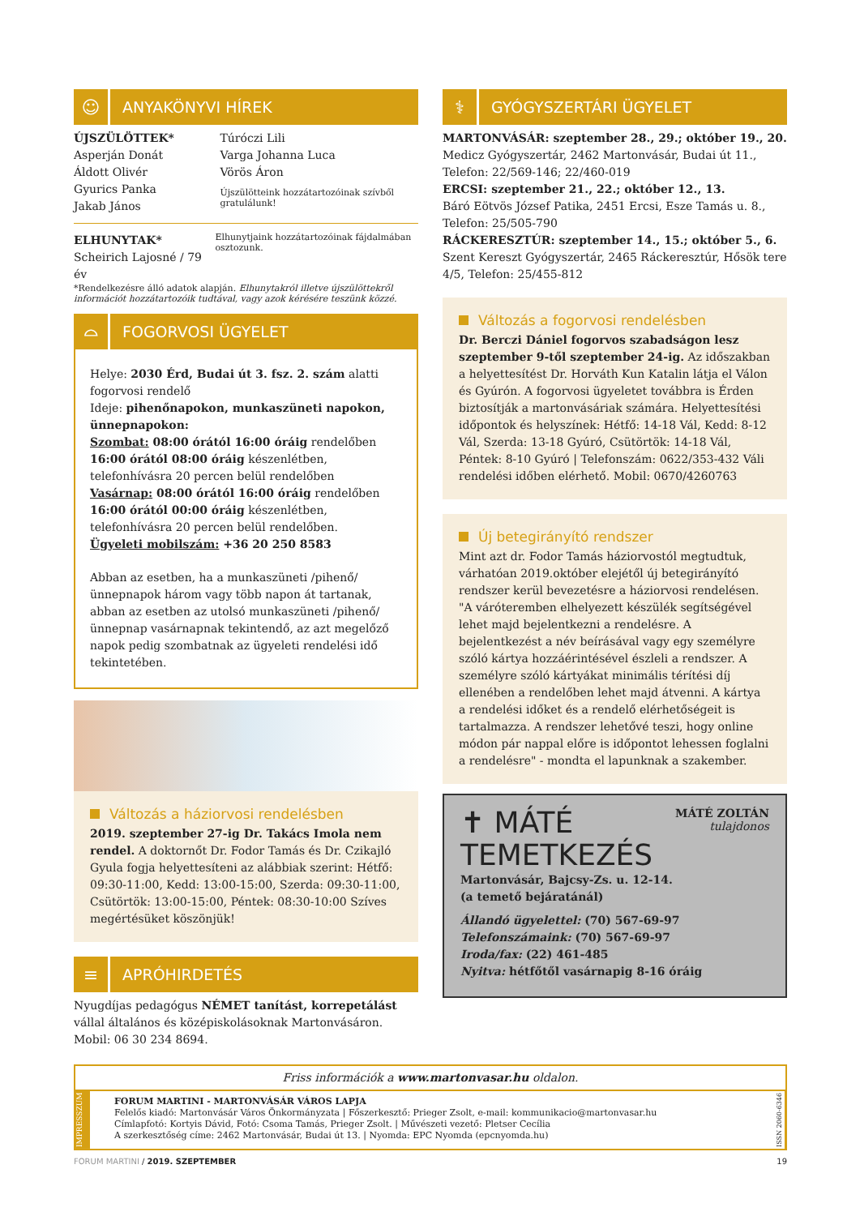☺
ANYAKÖNYVI HÍREK
ÚJSZÜLÖTTEK*
Asperján Donát
Áldott Olivér
Gyurics Panka
Jakab János
Túróczi Lili
Varga Johanna Luca
Vörös Áron
Újszülötteink hozzátartozóinak szívből gratulálunk!
ELHUNYTAK*
Scheirich Lajosné / 79 év
Elhunytjaink hozzátartozóinak fájdalmában osztozunk.
*Rendelkezésre álló adatok alapján. Elhunytakról illetve újszülöttekről információt hozzátartozóik tudtával, vagy azok kérésére teszünk közzé.
⌓
FOGORVOSI ÜGYELET
Helye: 2030 Érd, Budai út 3. fsz. 2. szám alatti fogorvosi rendelő
Ideje: pihenőnapokon, munkaszüneti napokon, ünnepnapokon:
Szombat: 08:00 órától 16:00 óráig rendelőben
16:00 órától 08:00 óráig készenlétben, telefonhívásra 20 percen belül rendelőben
Vasárnap: 08:00 órától 16:00 óráig rendelőben
16:00 órától 00:00 óráig készenlétben, telefonhívásra 20 percen belül rendelőben.
Ügyeleti mobilszám: +36 20 250 8583
Abban az esetben, ha a munkaszüneti /pihenő/ ünnepnapok három vagy több napon át tartanak, abban az esetben az utolsó munkaszüneti /pihenő/ ünnepnap vasárnapnak tekintendő, az azt megelőző napok pedig szombatnak az ügyeleti rendelési idő tekintetében.
Változás a háziorvosi rendelésben
2019. szeptember 27-ig Dr. Takács Imola nem rendel. A doktornőt Dr. Fodor Tamás és Dr. Czikajló Gyula fogja helyettesíteni az alábbiak szerint: Hétfő: 09:30-11:00, Kedd: 13:00-15:00, Szerda: 09:30-11:00, Csütörtök: 13:00-15:00, Péntek: 08:30-10:00 Szíves megértésüket köszönjük!
≡
APRÓHIRDETÉS
Nyugdíjas pedagógus NÉMET tanítást, korrepetálást vállal általános és középiskolásoknak Martonvásáron. Mobil: 06 30 234 8694.
⚕
GYÓGYSZERTÁRI ÜGYELET
MARTONVÁSÁR: szeptember 28., 29.; október 19., 20.
Medicz Gyógyszertár, 2462 Martonvásár, Budai út 11., Telefon: 22/569-146; 22/460-019
ERCSI: szeptember 21., 22.; október 12., 13.
Báró Eötvös József Patika, 2451 Ercsi, Esze Tamás u. 8., Telefon: 25/505-790
RÁCKERESZTÚR: szeptember 14., 15.; október 5., 6.
Szent Kereszt Gyógyszertár, 2465 Ráckeresztúr, Hősök tere 4/5, Telefon: 25/455-812
Változás a fogorvosi rendelésben
Dr. Berczi Dániel fogorvos szabadságon lesz szeptember 9-től szeptember 24-ig. Az időszakban a helyettesítést Dr. Horváth Kun Katalin látja el Válon és Gyúrón. A fogorvosi ügyeletet továbbra is Érden biztosítják a martonvásáriak számára. Helyettesítési időpontok és helyszínek: Hétfő: 14-18 Vál, Kedd: 8-12 Vál, Szerda: 13-18 Gyúró, Csütörtök: 14-18 Vál, Péntek: 8-10 Gyúró | Telefonszám: 0622/353-432 Váli rendelési időben elérhető. Mobil: 0670/4260763
Új betegirányító rendszer
Mint azt dr. Fodor Tamás háziorvostól megtudtuk, várhatóan 2019.október elejétől új betegirányító rendszer kerül bevezetésre a háziorvosi rendelésen. "A váróteremben elhelyezett készülék segítségével lehet majd bejelentkezni a rendelésre. A bejelentkezést a név beírásával vagy egy személyre szóló kártya hozzáérintésével észleli a rendszer. A személyre szóló kártyákat minimális térítési díj ellenében a rendelőben lehet majd átvenni. A kártya a rendelési időket és a rendelő elérhetőségeit is tartalmazza. A rendszer lehetővé teszi, hogy online módon pár nappal előre is időpontot lehessen foglalni a rendelésre" - mondta el lapunknak a szakember.
✝ MÁTÉ
TEMETKEZÉS
MÁTÉ ZOLTÁN
tulajdonos
Martonvásár, Bajcsy-Zs. u. 12-14.
(a temető bejáratánál)
Állandó ügyelettel: (70) 567-69-97
Telefonszámaink: (70) 567-69-97
Iroda/fax: (22) 461-485
Nyitva: hétfőtől vasárnapig 8-16 óráig
Friss információk a www.martonvasar.hu oldalon.
IMPRESSZUM
FORUM MARTINI - MARTONVÁSÁR VÁROS LAPJA
Felelős kiadó: Martonvásár Város Önkormányzata | Főszerkesztő: Prieger Zsolt, e-mail: kommunikacio@martonvasar.hu
Címlapfotó: Kortyis Dávid, Fotó: Csoma Tamás, Prieger Zsolt. | Művészeti vezető: Pletser Cecília
A szerkesztőség címe: 2462 Martonvásár, Budai út 13. | Nyomda: EPC Nyomda (epcnyomda.hu)
ISSN 2060-6346
FORUM MARTINI / 2019. SZEPTEMBER 19